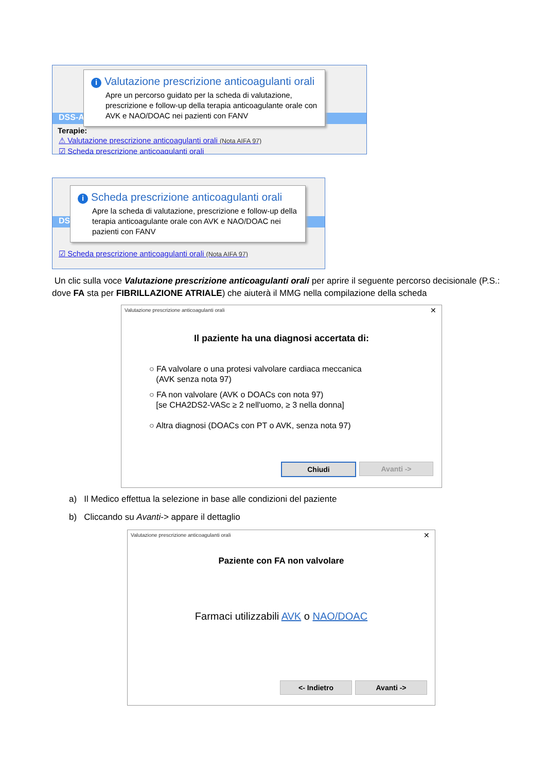DSS-A
Terapie:
⚠ Valutazione prescrizione anticoagulanti orali (Nota AIFA 97)
☑ Scheda prescrizione anticoagulanti orali
i Valutazione prescrizione anticoagulanti orali
Apre un percorso guidato per la scheda di valutazione, prescrizione e follow-up della terapia anticoagulante orale con AVK e NAO/DOAC nei pazienti con FANV
DS
☑ Scheda prescrizione anticoagulanti orali (Nota AIFA 97)
i Scheda prescrizione anticoagulanti orali
Apre la scheda di valutazione, prescrizione e follow-up della terapia anticoagulante orale con AVK e NAO/DOAC nei pazienti con FANV
Un clic sulla voce Valutazione prescrizione anticoagulanti orali per aprire il seguente percorso decisionale (P.S.: dove FA sta per FIBRILLAZIONE ATRIALE) che aiuterà il MMG nella compilazione della scheda
Valutazione prescrizione anticoagulanti orali
✕
Il paziente ha una diagnosi accertata di:
○ FA valvolare o una protesi valvolare cardiaca meccanica
(AVK senza nota 97)
○ FA non valvolare (AVK o DOACs con nota 97)
[se CHA2DS2-VASc ≥ 2 nell'uomo, ≥ 3 nella donna]
○ Altra diagnosi (DOACs con PT o AVK, senza nota 97)
Chiudi Avanti ->
a) Il Medico effettua la selezione in base alle condizioni del paziente
b) Cliccando su Avanti-> appare il dettaglio
Valutazione prescrizione anticoagulanti orali
✕
Paziente con FA non valvolare
Farmaci utilizzabili AVK o NAO/DOAC
<- Indietro Avanti ->